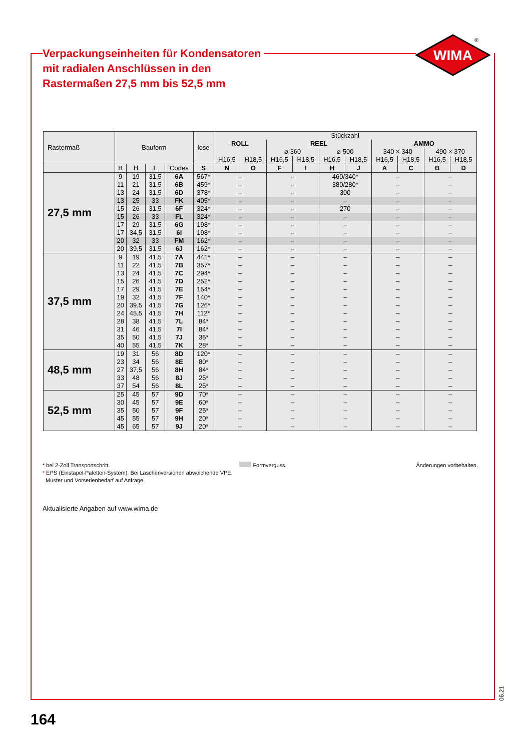Verpackungseinheiten für Kondensatoren
mit radialen Anschlüssen in den
Rastermaßen 27,5 mm bis 52,5 mm
WIMA
®
| Rastermaß | Bauform | | | | lose | Stückzahl | | | | | | | | | |
| --- | --- | --- | --- | --- | --- | --- | --- | --- | --- | --- | --- | --- | --- | --- | --- |
| | | | | | | ROLL | | REEL | | | | AMMO | | | |
| | | | | | | | | ⌀ 360 | | ⌀ 500 | | 340 × 340 | | 490 × 370 | |
| | | | | | | H16,5 | H18,5 | H16,5 | H18,5 | H16,5 | H18,5 | H16,5 | H18,5 | H16,5 | H18,5 |
| | B | H | L | Codes | S | N | O | F | I | H | J | A | C | B | D |
| 27,5 mm | 9 | 19 | 31,5 | 6A | 567* | – | | – | | 460/340* | | – | | – | |
| | 11 | 21 | 31,5 | 6B | 459* | – | | – | | 380/280* | | – | | – | |
| | 13 | 24 | 31,5 | 6D | 378* | – | | – | | 300 | | – | | – | |
| | 13 | 25 | 33 | FK | 405* | – | | – | | – | | – | | – | |
| | 15 | 26 | 31,5 | 6F | 324* | – | | – | | 270 | | – | | – | |
| | 15 | 26 | 33 | FL | 324* | – | | – | | – | | – | | – | |
| | 17 | 29 | 31,5 | 6G | 198* | – | | – | | – | | – | | – | |
| | 17 | 34,5 | 31,5 | 6I | 198* | – | | – | | – | | – | | – | |
| | 20 | 32 | 33 | FM | 162* | – | | – | | – | | – | | – | |
| | 20 | 39,5 | 31,5 | 6J | 162* | – | | – | | – | | – | | – | |
| 37,5 mm | 9 | 19 | 41,5 | 7A | 441* | – | | – | | – | | – | | – | |
| | 11 | 22 | 41,5 | 7B | 357* | – | | – | | – | | – | | – | |
| | 13 | 24 | 41,5 | 7C | 294* | – | | – | | – | | – | | – | |
| | 15 | 26 | 41,5 | 7D | 252* | – | | – | | – | | – | | – | |
| | 17 | 29 | 41,5 | 7E | 154* | – | | – | | – | | – | | – | |
| | 19 | 32 | 41,5 | 7F | 140* | – | | – | | – | | – | | – | |
| | 20 | 39,5 | 41,5 | 7G | 126* | – | | – | | – | | – | | – | |
| | 24 | 45,5 | 41,5 | 7H | 112* | – | | – | | – | | – | | – | |
| | 28 | 38 | 41,5 | 7L | 84* | – | | – | | – | | – | | – | |
| | 31 | 46 | 41,5 | 7I | 84* | – | | – | | – | | – | | – | |
| | 35 | 50 | 41,5 | 7J | 35* | – | | – | | – | | – | | – | |
| | 40 | 55 | 41,5 | 7K | 28* | – | | – | | – | | – | | – | |
| 48,5 mm | 19 | 31 | 56 | 8D | 120* | – | | – | | – | | – | | – | |
| | 23 | 34 | 56 | 8E | 80* | – | | – | | – | | – | | – | |
| | 27 | 37,5 | 56 | 8H | 84* | – | | – | | – | | – | | – | |
| | 33 | 48 | 56 | 8J | 25* | – | | – | | – | | – | | – | |
| | 37 | 54 | 56 | 8L | 25* | – | | – | | – | | – | | – | |
| 52,5 mm | 25 | 45 | 57 | 9D | 70* | – | | – | | – | | – | | – | |
| | 30 | 45 | 57 | 9E | 60* | – | | – | | – | | – | | – | |
| | 35 | 50 | 57 | 9F | 25* | – | | – | | – | | – | | – | |
| | 45 | 55 | 57 | 9H | 20* | – | | – | | – | | – | | – | |
| | 45 | 65 | 57 | 9J | 20* | – | | – | | – | | – | | – | |
* bei 2-Zoll Transportschritt. Formverguss. Änderungen vorbehalten.
* EPS (Einstapel-Paletten-System). Bei Laschenversionen abweichende VPE.
Muster und Vorserienbedarf auf Anfrage.
Aktualisierte Angaben auf www.wima.de
06.21
164